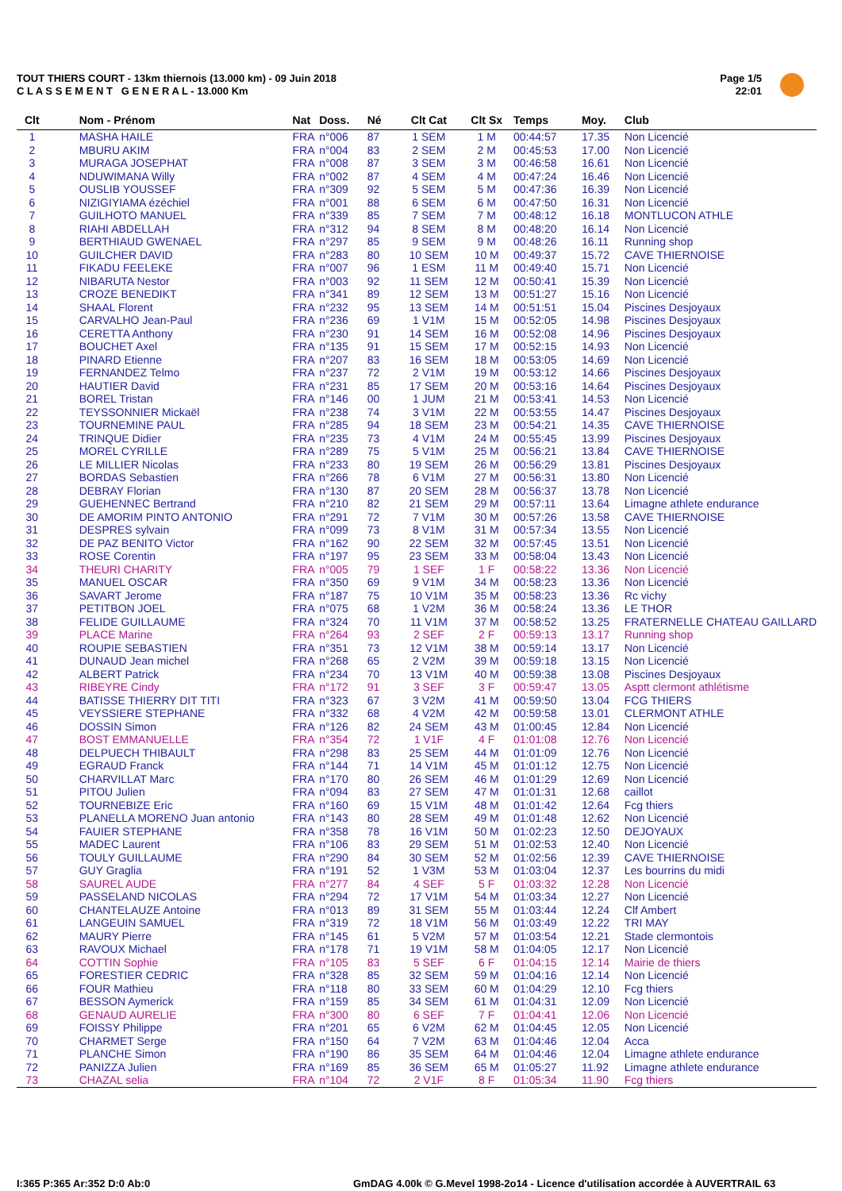TOUT THIERS COURT - 13km thiernois (13.000 km) - 09 Juin 2018
C L A S S E M E N T G E N E R A L - 13.000 Km
Page 1/5
22:01
| Clt | Nom - Prénom | Nat | Doss. | Né | Clt Cat | Clt Sx | Temps | Moy. | Club |
| --- | --- | --- | --- | --- | --- | --- | --- | --- | --- |
| 1 | MASHA HAILE | FRA | n°006 | 87 | 1 SEM | 1 M | 00:44:57 | 17.35 | Non Licencié |
| 2 | MBURU AKIM | FRA | n°004 | 83 | 2 SEM | 2 M | 00:45:53 | 17.00 | Non Licencié |
| 3 | MURAGA JOSEPHAT | FRA | n°008 | 87 | 3 SEM | 3 M | 00:46:58 | 16.61 | Non Licencié |
| 4 | NDUWIMANA Willy | FRA | n°002 | 87 | 4 SEM | 4 M | 00:47:24 | 16.46 | Non Licencié |
| 5 | OUSLIB YOUSSEF | FRA | n°309 | 92 | 5 SEM | 5 M | 00:47:36 | 16.39 | Non Licencié |
| 6 | NIZIGIYIAMA ézéchiel | FRA | n°001 | 88 | 6 SEM | 6 M | 00:47:50 | 16.31 | Non Licencié |
| 7 | GUILHOTO MANUEL | FRA | n°339 | 85 | 7 SEM | 7 M | 00:48:12 | 16.18 | MONTLUCON ATHLE |
| 8 | RIAHI ABDELLAH | FRA | n°312 | 94 | 8 SEM | 8 M | 00:48:20 | 16.14 | Non Licencié |
| 9 | BERTHIAUD GWENAEL | FRA | n°297 | 85 | 9 SEM | 9 M | 00:48:26 | 16.11 | Running shop |
| 10 | GUILCHER DAVID | FRA | n°283 | 80 | 10 SEM | 10 M | 00:49:37 | 15.72 | CAVE THIERNOISE |
| 11 | FIKADU FEELEKE | FRA | n°007 | 96 | 1 ESM | 11 M | 00:49:40 | 15.71 | Non Licencié |
| 12 | NIBARUTA Nestor | FRA | n°003 | 92 | 11 SEM | 12 M | 00:50:41 | 15.39 | Non Licencié |
| 13 | CROZE BENEDIKT | FRA | n°341 | 89 | 12 SEM | 13 M | 00:51:27 | 15.16 | Non Licencié |
| 14 | SHAAL Florent | FRA | n°232 | 95 | 13 SEM | 14 M | 00:51:51 | 15.04 | Piscines Desjoyaux |
| 15 | CARVALHO Jean-Paul | FRA | n°236 | 69 | 1 V1M | 15 M | 00:52:05 | 14.98 | Piscines Desjoyaux |
| 16 | CERETTA Anthony | FRA | n°230 | 91 | 14 SEM | 16 M | 00:52:08 | 14.96 | Piscines Desjoyaux |
| 17 | BOUCHET Axel | FRA | n°135 | 91 | 15 SEM | 17 M | 00:52:15 | 14.93 | Non Licencié |
| 18 | PINARD Etienne | FRA | n°207 | 83 | 16 SEM | 18 M | 00:53:05 | 14.69 | Non Licencié |
| 19 | FERNANDEZ Telmo | FRA | n°237 | 72 | 2 V1M | 19 M | 00:53:12 | 14.66 | Piscines Desjoyaux |
| 20 | HAUTIER David | FRA | n°231 | 85 | 17 SEM | 20 M | 00:53:16 | 14.64 | Piscines Desjoyaux |
| 21 | BOREL Tristan | FRA | n°146 | 00 | 1 JUM | 21 M | 00:53:41 | 14.53 | Non Licencié |
| 22 | TEYSSONNIER Mickaël | FRA | n°238 | 74 | 3 V1M | 22 M | 00:53:55 | 14.47 | Piscines Desjoyaux |
| 23 | TOURNEMINE PAUL | FRA | n°285 | 94 | 18 SEM | 23 M | 00:54:21 | 14.35 | CAVE THIERNOISE |
| 24 | TRINQUE Didier | FRA | n°235 | 73 | 4 V1M | 24 M | 00:55:45 | 13.99 | Piscines Desjoyaux |
| 25 | MOREL CYRILLE | FRA | n°289 | 75 | 5 V1M | 25 M | 00:56:21 | 13.84 | CAVE THIERNOISE |
| 26 | LE MILLIER Nicolas | FRA | n°233 | 80 | 19 SEM | 26 M | 00:56:29 | 13.81 | Piscines Desjoyaux |
| 27 | BORDAS Sebastien | FRA | n°266 | 78 | 6 V1M | 27 M | 00:56:31 | 13.80 | Non Licencié |
| 28 | DEBRAY Florian | FRA | n°130 | 87 | 20 SEM | 28 M | 00:56:37 | 13.78 | Non Licencié |
| 29 | GUEHENNEC Bertrand | FRA | n°210 | 82 | 21 SEM | 29 M | 00:57:11 | 13.64 | Limagne athlete endurance |
| 30 | DE AMORIM PINTO ANTONIO | FRA | n°291 | 72 | 7 V1M | 30 M | 00:57:26 | 13.58 | CAVE THIERNOISE |
| 31 | DESPRES sylvain | FRA | n°099 | 73 | 8 V1M | 31 M | 00:57:34 | 13.55 | Non Licencié |
| 32 | DE PAZ BENITO Victor | FRA | n°162 | 90 | 22 SEM | 32 M | 00:57:45 | 13.51 | Non Licencié |
| 33 | ROSE Corentin | FRA | n°197 | 95 | 23 SEM | 33 M | 00:58:04 | 13.43 | Non Licencié |
| 34 | THEURI CHARITY | FRA | n°005 | 79 | 1 SEF | 1 F | 00:58:22 | 13.36 | Non Licencié |
| 35 | MANUEL OSCAR | FRA | n°350 | 69 | 9 V1M | 34 M | 00:58:23 | 13.36 | Non Licencié |
| 36 | SAVART Jerome | FRA | n°187 | 75 | 10 V1M | 35 M | 00:58:23 | 13.36 | Rc vichy |
| 37 | PETITBON JOEL | FRA | n°075 | 68 | 1 V2M | 36 M | 00:58:24 | 13.36 | LE THOR |
| 38 | FELIDE GUILLAUME | FRA | n°324 | 70 | 11 V1M | 37 M | 00:58:52 | 13.25 | FRATERNELLE CHATEAU GAILLARD |
| 39 | PLACE Marine | FRA | n°264 | 93 | 2 SEF | 2 F | 00:59:13 | 13.17 | Running shop |
| 40 | ROUPIE SEBASTIEN | FRA | n°351 | 73 | 12 V1M | 38 M | 00:59:14 | 13.17 | Non Licencié |
| 41 | DUNAUD Jean michel | FRA | n°268 | 65 | 2 V2M | 39 M | 00:59:18 | 13.15 | Non Licencié |
| 42 | ALBERT Patrick | FRA | n°234 | 70 | 13 V1M | 40 M | 00:59:38 | 13.08 | Piscines Desjoyaux |
| 43 | RIBEYRE Cindy | FRA | n°172 | 91 | 3 SEF | 3 F | 00:59:47 | 13.05 | Asptt clermont athlétisme |
| 44 | BATISSE THIERRY DIT TITI | FRA | n°323 | 67 | 3 V2M | 41 M | 00:59:50 | 13.04 | FCG THIERS |
| 45 | VEYSSIERE STEPHANE | FRA | n°332 | 68 | 4 V2M | 42 M | 00:59:58 | 13.01 | CLERMONT ATHLE |
| 46 | DOSSIN Simon | FRA | n°126 | 82 | 24 SEM | 43 M | 01:00:45 | 12.84 | Non Licencié |
| 47 | BOST EMMANUELLE | FRA | n°354 | 72 | 1 V1F | 4 F | 01:01:08 | 12.76 | Non Licencié |
| 48 | DELPUECH THIBAULT | FRA | n°298 | 83 | 25 SEM | 44 M | 01:01:09 | 12.76 | Non Licencié |
| 49 | EGRAUD Franck | FRA | n°144 | 71 | 14 V1M | 45 M | 01:01:12 | 12.75 | Non Licencié |
| 50 | CHARVILLAT Marc | FRA | n°170 | 80 | 26 SEM | 46 M | 01:01:29 | 12.69 | Non Licencié |
| 51 | PITOU Julien | FRA | n°094 | 83 | 27 SEM | 47 M | 01:01:31 | 12.68 | caillot |
| 52 | TOURNEBIZE Eric | FRA | n°160 | 69 | 15 V1M | 48 M | 01:01:42 | 12.64 | Fcg thiers |
| 53 | PLANELLA MORENO Juan antonio | FRA | n°143 | 80 | 28 SEM | 49 M | 01:01:48 | 12.62 | Non Licencié |
| 54 | FAUIER STEPHANE | FRA | n°358 | 78 | 16 V1M | 50 M | 01:02:23 | 12.50 | DEJOYAUX |
| 55 | MADEC Laurent | FRA | n°106 | 83 | 29 SEM | 51 M | 01:02:53 | 12.40 | Non Licencié |
| 56 | TOULY GUILLAUME | FRA | n°290 | 84 | 30 SEM | 52 M | 01:02:56 | 12.39 | CAVE THIERNOISE |
| 57 | GUY Graglia | FRA | n°191 | 52 | 1 V3M | 53 M | 01:03:04 | 12.37 | Les bourrins du midi |
| 58 | SAUREL AUDE | FRA | n°277 | 84 | 4 SEF | 5 F | 01:03:32 | 12.28 | Non Licencié |
| 59 | PASSELAND NICOLAS | FRA | n°294 | 72 | 17 V1M | 54 M | 01:03:34 | 12.27 | Non Licencié |
| 60 | CHANTELAUZE Antoine | FRA | n°013 | 89 | 31 SEM | 55 M | 01:03:44 | 12.24 | Clf Ambert |
| 61 | LANGEUIN SAMUEL | FRA | n°319 | 72 | 18 V1M | 56 M | 01:03:49 | 12.22 | TRI MAY |
| 62 | MAURY Pierre | FRA | n°145 | 61 | 5 V2M | 57 M | 01:03:54 | 12.21 | Stade clermontois |
| 63 | RAVOUX Michael | FRA | n°178 | 71 | 19 V1M | 58 M | 01:04:05 | 12.17 | Non Licencié |
| 64 | COTTIN Sophie | FRA | n°105 | 83 | 5 SEF | 6 F | 01:04:15 | 12.14 | Mairie de thiers |
| 65 | FORESTIER CEDRIC | FRA | n°328 | 85 | 32 SEM | 59 M | 01:04:16 | 12.14 | Non Licencié |
| 66 | FOUR Mathieu | FRA | n°118 | 80 | 33 SEM | 60 M | 01:04:29 | 12.10 | Fcg thiers |
| 67 | BESSON Aymerick | FRA | n°159 | 85 | 34 SEM | 61 M | 01:04:31 | 12.09 | Non Licencié |
| 68 | GENAUD AURELIE | FRA | n°300 | 80 | 6 SEF | 7 F | 01:04:41 | 12.06 | Non Licencié |
| 69 | FOISSY Philippe | FRA | n°201 | 65 | 6 V2M | 62 M | 01:04:45 | 12.05 | Non Licencié |
| 70 | CHARMET Serge | FRA | n°150 | 64 | 7 V2M | 63 M | 01:04:46 | 12.04 | Acca |
| 71 | PLANCHE Simon | FRA | n°190 | 86 | 35 SEM | 64 M | 01:04:46 | 12.04 | Limagne athlete endurance |
| 72 | PANIZZA Julien | FRA | n°169 | 85 | 36 SEM | 65 M | 01:05:27 | 11.92 | Limagne athlete endurance |
| 73 | CHAZAL selia | FRA | n°104 | 72 | 2 V1F | 8 F | 01:05:34 | 11.90 | Fcg thiers |
I:365 P:365 Ar:352 D:0 Ab:0
GmDAG 4.00k © G.Mevel 1998-2o14 - Licence d'utilisation accordée à AUVERTRAIL 63